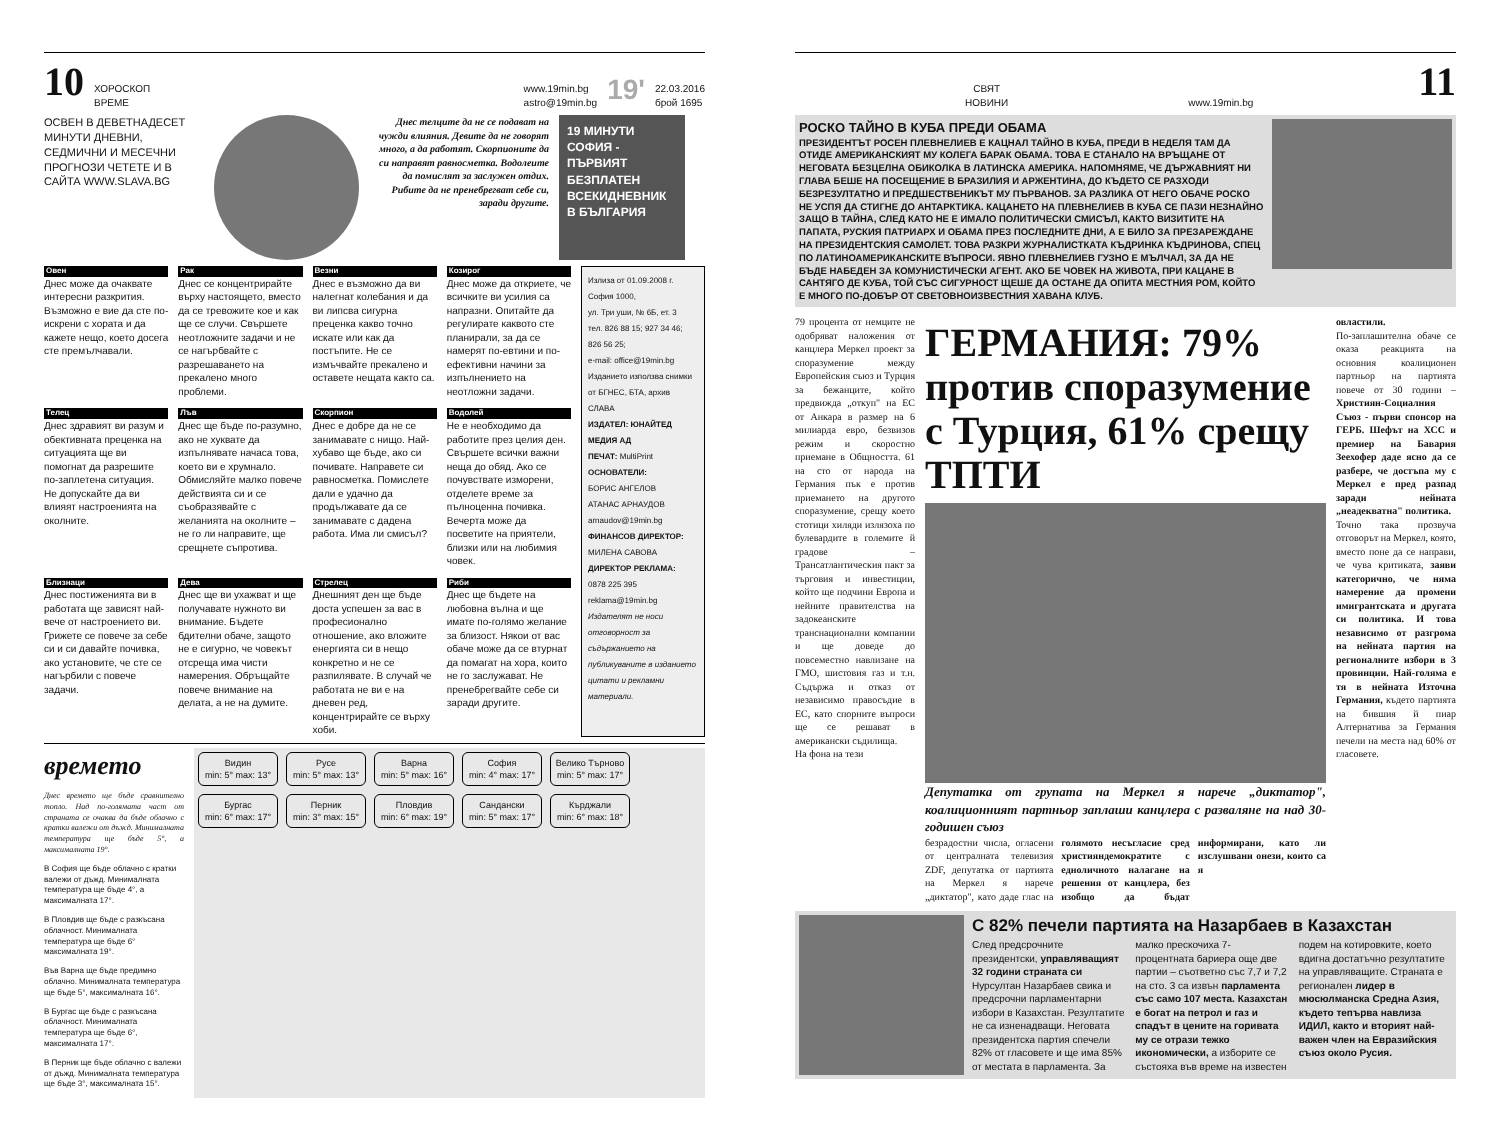10 ХОРОСКОП
ВРЕМЕ www.19min.bg
astro@19min.bg 19' 22.03.2016
брой 1695
ОСВЕН В ДЕВЕТНАДЕСЕТ МИНУТИ ДНЕВНИ, СЕДМИЧНИ И МЕСЕЧНИ ПРОГНОЗИ ЧЕТЕТЕ И В САЙТА WWW.SLAVA.BG
Днес телците да не се подават на чужди влияния. Девите да не говорят много, а да работят. Скорпионите да си направят равносметка. Водолеите да помислят за заслужен отдих. Рибите да не пренебрегват себе си, заради другите.
19 МИНУТИ СОФИЯ - ПЪРВИЯТ БЕЗПЛАТЕН ВСЕКИДНЕВНИК В БЪЛГАРИЯ
Овен
Днес може да очаквате интересни разкрития. Възможно е вие да сте по-искрени с хората и да кажете нещо, което досега сте премълчавали.
Рак
Днес се концентрирайте върху настоящето, вместо да се тревожите кое и как ще се случи. Свършете неотложните задачи и не се нагърбвайте с разрешаването на прекалено много проблеми.
Везни
Днес е възможно да ви налегнат колебания и да ви липсва сигурна преценка какво точно искате или как да постъпите. Не се измъчвайте прекалено и оставете нещата както са.
Козирог
Днес може да откриете, че всичките ви усилия са напразни. Опитайте да регулирате каквото сте планирали, за да се намерят по-евтини и по-ефективни начини за изпълнението на неотложни задачи.
Телец
Днес здравият ви разум и обективната преценка на ситуацията ще ви помогнат да разрешите по-заплетена ситуация. Не допускайте да ви влияят настроенията на околните.
Лъв
Днес ще бъде по-разумно, ако не хуквате да изпълнявате начаса това, което ви е хрумнало. Обмисляйте малко повече действията си и се съобразявайте с желанията на околните – не го ли направите, ще срещнете съпротива.
Скорпион
Днес е добре да не се занимавате с нищо. Най-хубаво ще бъде, ако си почивате. Направете си равносметка. Помислете дали е удачно да продължавате да се занимавате с дадена работа. Има ли смисъл?
Водолей
Не е необходимо да работите през целия ден. Свършете всички важни неща до обяд. Ако се почувствате изморени, отделете време за пълноценна почивка. Вечерта може да посветите на приятели, близки или на любимия човек.
Близнаци
Днес постиженията ви в работата ще зависят най-вече от настроението ви. Грижете се повече за себе си и си давайте почивка, ако установите, че сте се нагърбили с повече задачи.
Дева
Днес ще ви ухажват и ще получавате нужното ви внимание. Бъдете бдителни обаче, защото не е сигурно, че човекът отсреща има чисти намерения. Обръщайте повече внимание на делата, а не на думите.
Стрелец
Днешният ден ще бъде доста успешен за вас в професионално отношение, ако вложите енергията си в нещо конкретно и не се разпилявате. В случай че работата не ви е на дневен ред, концентрирайте се върху хоби.
Риби
Днес ще бъдете на любовна вълна и ще имате по-голямо желание за близост. Някои от вас обаче може да се втурнат да помагат на хора, които не го заслужават. Не пренебрегвайте себе си заради другите.
Излиза от 01.09.2008 г.
София 1000,
ул. Три уши, № 6Б, ет. 3
тел. 826 88 15; 927 34 46;
826 56 25;
e-mail: office@19min.bg
Изданието използва снимки от БГНЕС, БТА, архив СЛАВА
ИЗДАТЕЛ: ЮНАЙТЕД МЕДИЯ АД
ПЕЧАТ: MultiPrint
ОСНОВАТЕЛИ:
БОРИС АНГЕЛОВ
АТАНАС АРНАУДОВ
arnaudov@19min.bg
ФИНАНСОВ ДИРЕКТОР:
МИЛЕНА САВОВА
ДИРЕКТОР РЕКЛАМА:
0878 225 395
reklama@19min.bg
Издателят не носи отговорност за съдържанието на публикуваните в изданието цитати и рекламни материали.
времето
Днес времето ще бъде сравнително топло. Над по-голямата част от страната се очаква да бъде облачно с кратки валежи от дъжд. Минималната температура ще бъде 5°, а максималната 19°.
В София ще бъде облачно с кратки валежи от дъжд. Минималната температура ще бъде 4°, а максималната 17°.
В Пловдив ще бъде с разкъсана облачност. Минималната температура ще бъде 6° максималната 19°.
Във Варна ще бъде предимно облачно. Минималната температура ще бъде 5°, максималната 16°.
В Бургас ще бъде с разкъсана облачност. Минималната температура ще бъде 6°, максималната 17°.
В Перник ще бъде облачно с валежи от дъжд. Минималната температура ще бъде 3°, максималната 15°.
Видин
min: 5° max: 13° Русе
min: 5° max: 13° Варна
min: 5° max: 16° София
min: 4° max: 17° Велико Търново
min: 5° max: 17° Бургас
min: 6° max: 17° Перник
min: 3° max: 15° Пловдив
min: 6° max: 19° Сандански
min: 5° max: 17° Кърджали
min: 6° max: 18°
СВЯТ
НОВИНИ www.19min.bg 11
РОСКО ТАЙНО В КУБА ПРЕДИ ОБАМА
ПРЕЗИДЕНТЪТ РОСЕН ПЛЕВНЕЛИЕВ Е КАЦНАЛ ТАЙНО В КУБА, ПРЕДИ В НЕДЕЛЯ ТАМ ДА ОТИДЕ АМЕРИКАНСКИЯТ МУ КОЛЕГА БАРАК ОБАМА. ТОВА Е СТАНАЛО НА ВРЪЩАНЕ ОТ НЕГОВАТА БЕЗЦЕЛНА ОБИКОЛКА В ЛАТИНСКА АМЕРИКА. НАПОМНЯМЕ, ЧЕ ДЪРЖАВНИЯТ НИ ГЛАВА БЕШЕ НА ПОСЕЩЕНИЕ В БРАЗИЛИЯ И АРЖЕНТИНА, ДО КЪДЕТО СЕ РАЗХОДИ БЕЗРЕЗУЛТАТНО И ПРЕДШЕСТВЕНИКЪТ МУ ПЪРВАНОВ. ЗА РАЗЛИКА ОТ НЕГО ОБАЧЕ РОСКО НЕ УСПЯ ДА СТИГНЕ ДО АНТАРКТИКА. КАЦАНЕТО НА ПЛЕВНЕЛИЕВ В КУБА СЕ ПАЗИ НЕЗНАЙНО ЗАЩО В ТАЙНА, СЛЕД КАТО НЕ Е ИМАЛО ПОЛИТИЧЕСКИ СМИСЪЛ, КАКТО ВИЗИТИТЕ НА ПАПАТА, РУСКИЯ ПАТРИАРХ И ОБАМА ПРЕЗ ПОСЛЕДНИТЕ ДНИ, А Е БИЛО ЗА ПРЕЗАРЕЖДАНЕ НА ПРЕЗИДЕНТСКИЯ САМОЛЕТ. ТОВА РАЗКРИ ЖУРНАЛИСТКАТА КЪДРИНКА КЪДРИНОВА, СПЕЦ ПО ЛАТИНОАМЕРИКАНСКИТЕ ВЪПРОСИ. ЯВНО ПЛЕВНЕЛИЕВ ГУЗНО Е МЪЛЧАЛ, ЗА ДА НЕ БЪДЕ НАБЕДЕН ЗА КОМУНИСТИЧЕСКИ АГЕНТ. АКО БЕ ЧОВЕК НА ЖИВОТА, ПРИ КАЦАНЕ В САНТЯГО ДЕ КУБА, ТОЙ СЪС СИГУРНОСТ ЩЕШЕ ДА ОСТАНЕ ДА ОПИТА МЕСТНИЯ РОМ, КОЙТО Е МНОГО ПО-ДОБЪР ОТ СВЕТОВНОИЗВЕСТНИЯ ХАВАНА КЛУБ.
79 процента от немците не одобряват наложения от канцлера Меркел проект за споразумение между Европейския съюз и Турция за бежанците, който предвижда „откуп" на ЕС от Анкара в размер на 6 милиарда евро, безвизов режим и скоростно приемане в Общността. 61 на сто от народа на Германия пък е против приемането на другото споразумение, срещу което стотици хиляди излязоха по булевардите в големите й градове – Трансатлантическия пакт за търговия и инвестиции, който ще подчини Европа и нейните правителства на задокеанските транснационални компании и ще доведе до повсеместно навлизане на ГМО, шистовия газ и т.н. Съдържа и отказ от независимо правосъдие в ЕС, като спорните въпроси ще се решават в американски съдилища.
На фона на тези
ГЕРМАНИЯ: 79% против споразумение с Турция, 61% срещу ТПТИ
Депутатка от групата на Меркел я нарече „диктатор", коалиционният партньор заплаши канцлера с разваляне на над 30-годишен съюз
безрадостни числа, огласени от централната телевизия ZDF, депутатка от партията на Меркел я нарече „диктатор", като даде глас на голямото несъгласие сред християндемократите с едноличното налагане на решения от канцлера, без изобщо да бъдат информирани, като ли изслушвани онези, които са я
овластили.
По-заплашителна обаче се оказа реакцията на основния коалиционен партньор на партията повече от 30 години – Християн-Социалния Съюз - първи спонсор на ГЕРБ. Шефът на ХСС и премиер на Бавария Зеехофер даде ясно да се разбере, че достъпа му с Меркел е пред разпад заради нейната „неадекватна" политика.
Точно така прозвуча отговорът на Меркел, която, вместо поне да се направи, че чува критиката, заяви категорично, че няма намерение да промени имигрантската и другата си политика. И това независимо от разгрома на нейната партия на регионалните избори в 3 провинции. Най-голяма е тя в нейната Източна Германия, където партията на бившия й пиар Алтернатива за Германия печели на места над 60% от гласовете.
С 82% печели партията на Назарбаев в Казахстан
След предсрочните президентски, управляващият 32 години страната си Нурсултан Назарбаев свика и предсрочни парламентарни избори в Казахстан. Резултатите не са изненадващи. Неговата президентска партия спечели 82% от гласовете и ще има 85% от местата в парламента. За малко прескочиха 7-процентната бариера още две партии – съответно със 7,7 и 7,2 на сто. 3 са извън парламента със само 107 места. Казахстан е богат на петрол и газ и спадът в цените на горивата му се отрази тежко икономически, а изборите се състояха във време на известен подем на котировките, което вдигна достатъчно резултатите на управляващите. Страната е регионален лидер в мюсюлманска Средна Азия, където тепърва навлиза ИДИЛ, както и вторият най-важен член на Евразийския съюз около Русия.